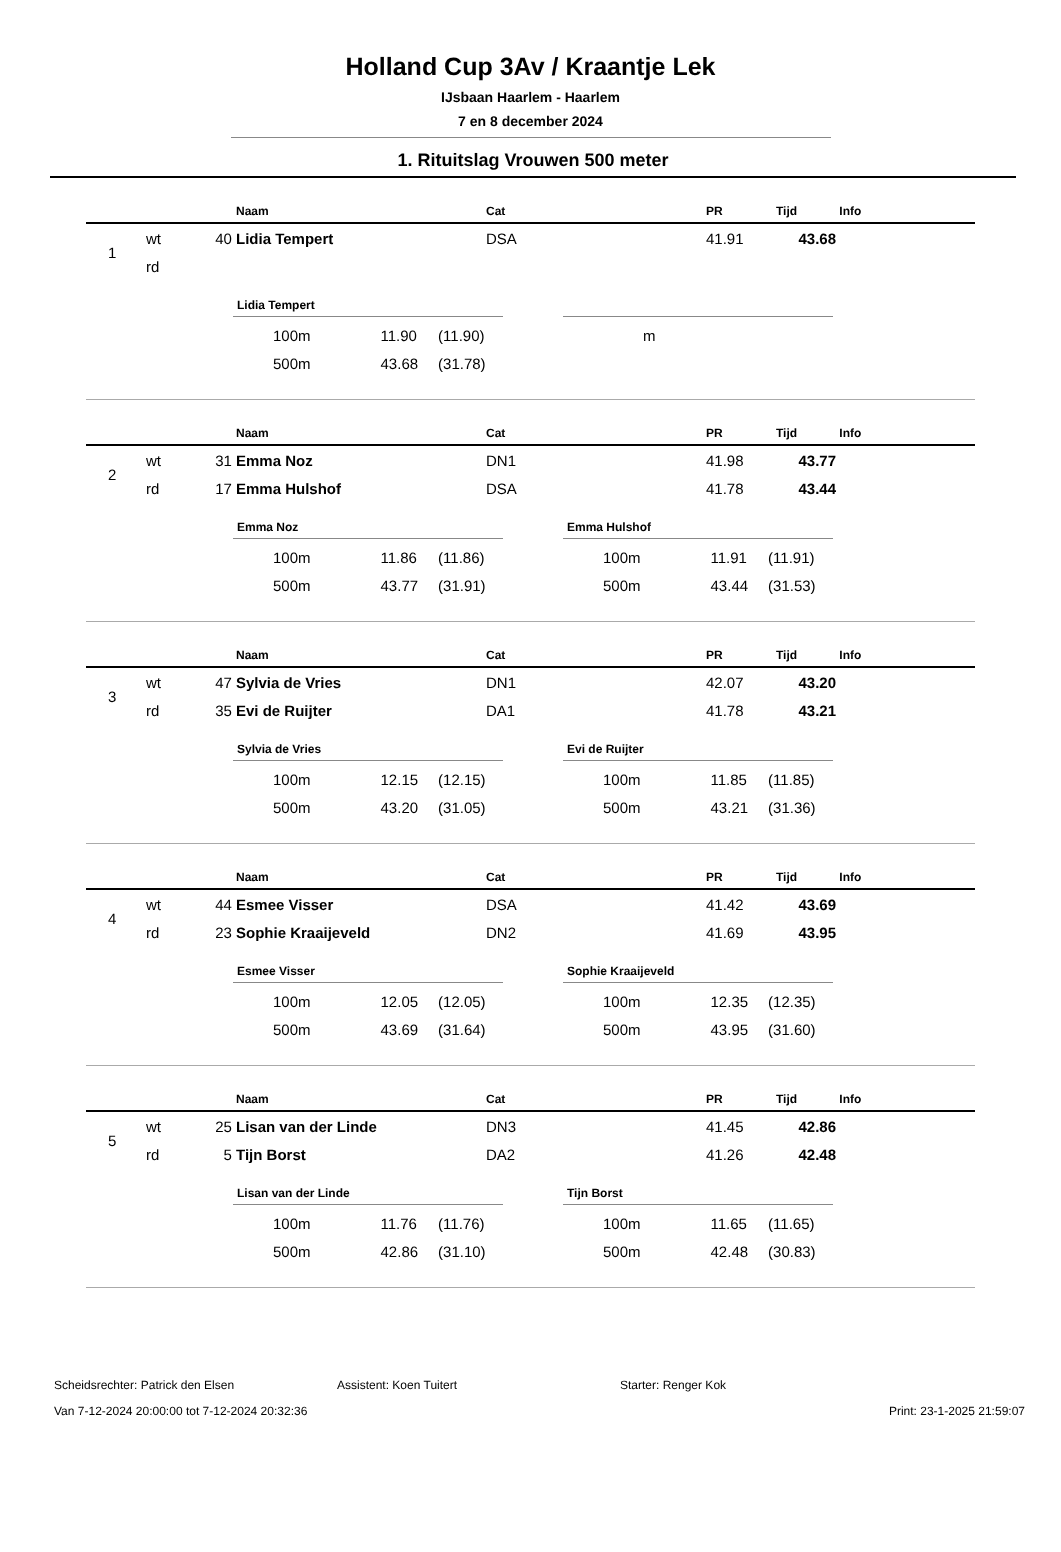Holland Cup 3Av / Kraantje Lek
IJsbaan Haarlem - Haarlem
7 en 8 december 2024
1. Rituitslag Vrouwen 500 meter
| | | | Naam | Cat | PR | Tijd | Info |
| --- | --- | --- | --- | --- | --- | --- | --- |
| 1 | wt | 40 | Lidia Tempert | DSA | 41.91 | 43.68 | |
| | rd | | | | | | |
Lidia Tempert
| 100m | 11.90 | (11.90) |
| 500m | 43.68 | (31.78) |
| m |
| | | | Naam | Cat | PR | Tijd | Info |
| --- | --- | --- | --- | --- | --- | --- | --- |
| 2 | wt | 31 | Emma Noz | DN1 | 41.98 | 43.77 | |
| | rd | 17 | Emma Hulshof | DSA | 41.78 | 43.44 | |
Emma Noz
| 100m | 11.86 | (11.86) |
| 500m | 43.77 | (31.91) |
Emma Hulshof
| 100m | 11.91 | (11.91) |
| 500m | 43.44 | (31.53) |
| | | | Naam | Cat | PR | Tijd | Info |
| --- | --- | --- | --- | --- | --- | --- | --- |
| 3 | wt | 47 | Sylvia de Vries | DN1 | 42.07 | 43.20 | |
| | rd | 35 | Evi de Ruijter | DA1 | 41.78 | 43.21 | |
Sylvia de Vries
| 100m | 12.15 | (12.15) |
| 500m | 43.20 | (31.05) |
Evi de Ruijter
| 100m | 11.85 | (11.85) |
| 500m | 43.21 | (31.36) |
| | | | Naam | Cat | PR | Tijd | Info |
| --- | --- | --- | --- | --- | --- | --- | --- |
| 4 | wt | 44 | Esmee Visser | DSA | 41.42 | 43.69 | |
| | rd | 23 | Sophie Kraaijeveld | DN2 | 41.69 | 43.95 | |
Esmee Visser
| 100m | 12.05 | (12.05) |
| 500m | 43.69 | (31.64) |
Sophie Kraaijeveld
| 100m | 12.35 | (12.35) |
| 500m | 43.95 | (31.60) |
| | | | Naam | Cat | PR | Tijd | Info |
| --- | --- | --- | --- | --- | --- | --- | --- |
| 5 | wt | 25 | Lisan van der Linde | DN3 | 41.45 | 42.86 | |
| | rd | 5 | Tijn Borst | DA2 | 41.26 | 42.48 | |
Lisan van der Linde
| 100m | 11.76 | (11.76) |
| 500m | 42.86 | (31.10) |
Tijn Borst
| 100m | 11.65 | (11.65) |
| 500m | 42.48 | (30.83) |
Scheidsrechter: Patrick den Elsen Assistent: Koen Tuitert Starter: Renger Kok
Van 7-12-2024 20:00:00 tot 7-12-2024 20:32:36 Print: 23-1-2025 21:59:07